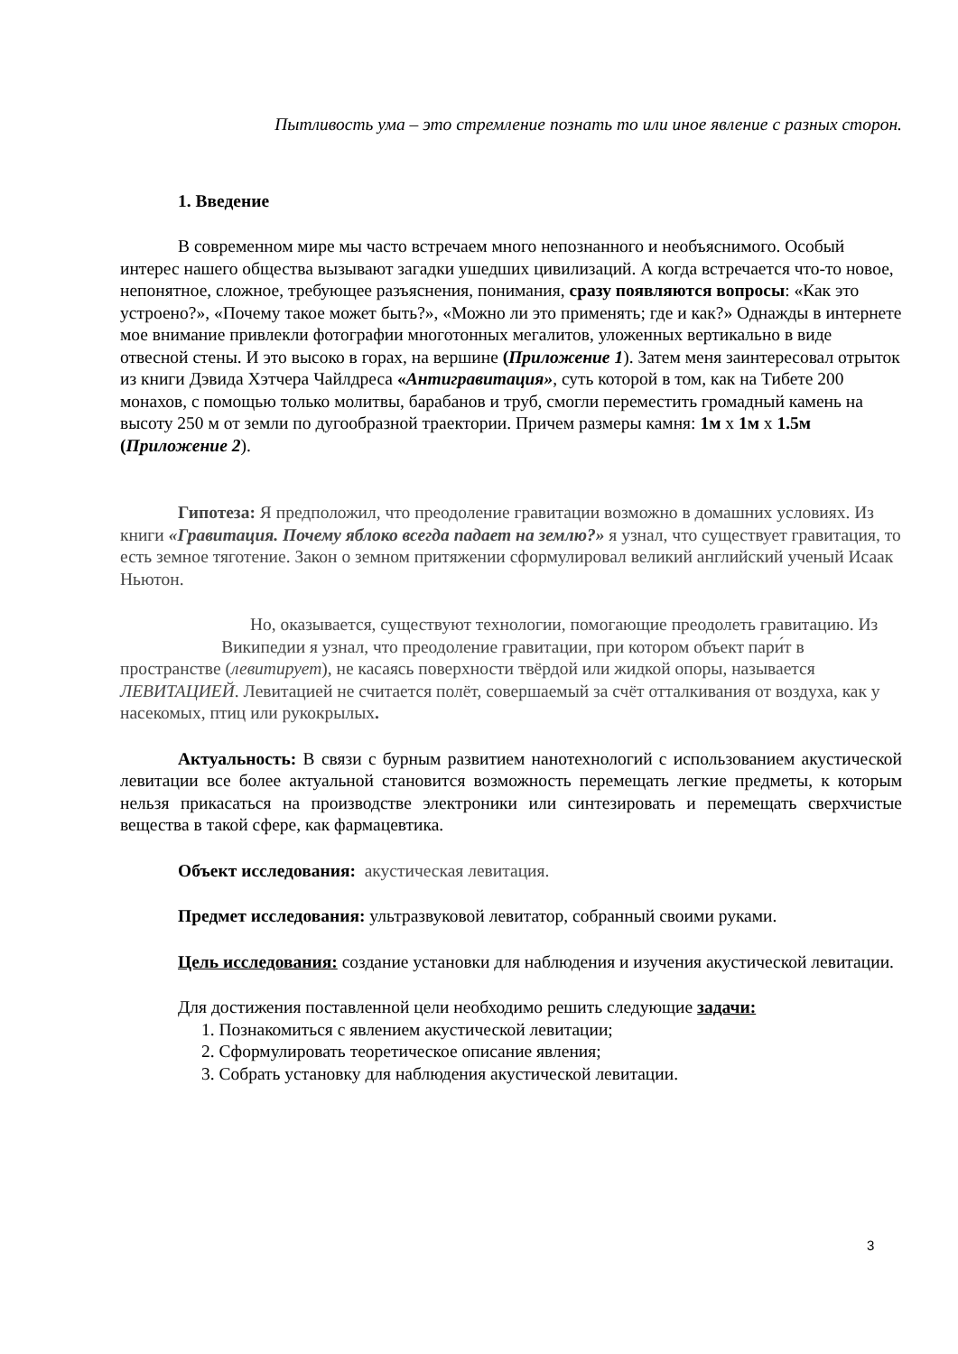Пытливость ума – это стремление познать то или иное явление с разных сторон.
1. Введение
В современном мире мы часто встречаем много непознанного и необъяснимого. Особый интерес нашего общества вызывают загадки ушедших цивилизаций. А когда встречается что-то новое, непонятное, сложное, требующее разъяснения, понимания, сразу появляются вопросы: «Как это устроено?», «Почему такое может быть?», «Можно ли это применять; где и как?» Однажды в интернете мое внимание привлекли фотографии многотонных мегалитов, уложенных вертикально в виде отвесной стены. И это высоко в горах, на вершине (Приложение 1). Затем меня заинтересовал отрыток из книги Дэвида Хэтчера Чайлдреса «Антигравитация», суть которой в том, как на Тибете 200 монахов, с помощью только молитвы, барабанов и труб, смогли переместить громадный камень на высоту 250 м от земли по дугообразной траектории. Причем размеры камня: 1м х 1м х 1.5м (Приложение 2).
Гипотеза: Я предположил, что преодоление гравитации возможно в домашних условиях. Из книги «Гравитация. Почему яблоко всегда падает на землю?» я узнал, что существует гравитация, то есть земное тяготение. Закон о земном притяжении сформулировал великий английский ученый Исаак Ньютон.
Но, оказывается, существуют технологии, помогающие преодолеть гравитацию. Из Википедии я узнал, что преодоление гравитации, при котором объект пари́т в пространстве (левитирует), не касаясь поверхности твёрдой или жидкой опоры, называется ЛЕВИТАЦИЕЙ. Левитацией не считается полёт, совершаемый за счёт отталкивания от воздуха, как у насекомых, птиц или рукокрылых.
Актуальность: В связи с бурным развитием нанотехнологий с использованием акустической левитации все более актуальной становится возможность перемещать легкие предметы, к которым нельзя прикасаться на производстве электроники или синтезировать и перемещать сверхчистые вещества в такой сфере, как фармацевтика.
Объект исследования: акустическая левитация.
Предмет исследования: ультразвуковой левитатор, собранный своими руками.
Цель исследования: создание установки для наблюдения и изучения акустической левитации.
Для достижения поставленной цели необходимо решить следующие задачи:
1. Познакомиться с явлением акустической левитации;
2. Сформулировать теоретическое описание явления;
3. Собрать установку для наблюдения акустической левитации.
3